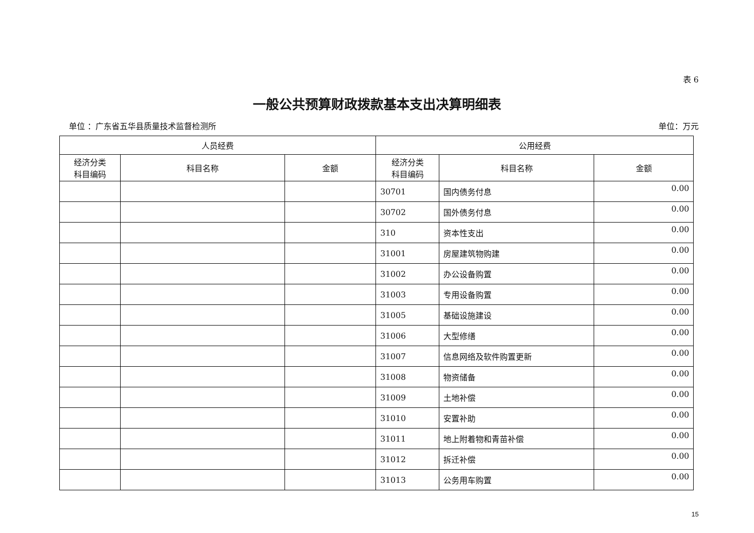表 6
一般公共预算财政拨款基本支出决算明细表
单位 ：广东省五华县质量技术监督检测所 单位：万元
| 人员经费 | | | 公用经费 | | |
| --- | --- | --- | --- | --- | --- |
| 经济分类 科目编码 | 科目名称 | 金额 | 经济分类 科目编码 | 科目名称 | 金额 |
| | | | 30701 | 国内债务付息 | 0.00 |
| | | | 30702 | 国外债务付息 | 0.00 |
| | | | 310 | 资本性支出 | 0.00 |
| | | | 31001 | 房屋建筑物购建 | 0.00 |
| | | | 31002 | 办公设备购置 | 0.00 |
| | | | 31003 | 专用设备购置 | 0.00 |
| | | | 31005 | 基础设施建设 | 0.00 |
| | | | 31006 | 大型修缮 | 0.00 |
| | | | 31007 | 信息网络及软件购置更新 | 0.00 |
| | | | 31008 | 物资储备 | 0.00 |
| | | | 31009 | 土地补偿 | 0.00 |
| | | | 31010 | 安置补助 | 0.00 |
| | | | 31011 | 地上附着物和青苗补偿 | 0.00 |
| | | | 31012 | 拆迁补偿 | 0.00 |
| | | | 31013 | 公务用车购置 | 0.00 |
15